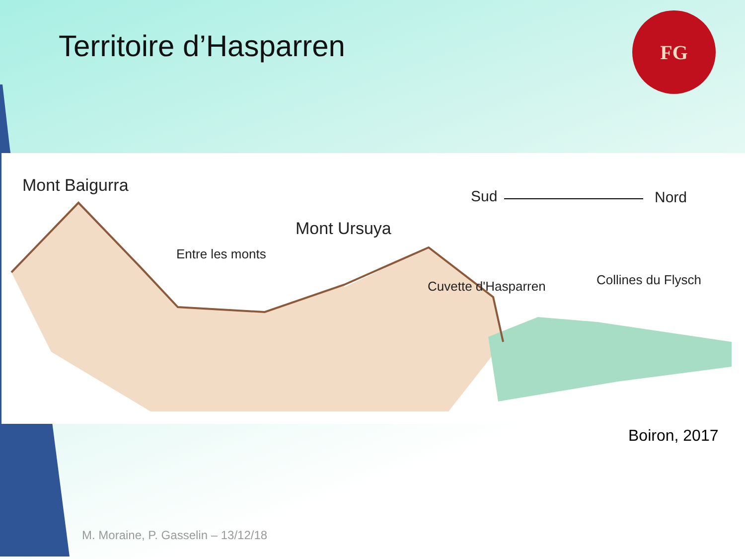Territoire d’Hasparren
FG
Mont Baigurra
Sud Nord
Mont Ursuya
Entre les monts
Cuvette d'Hasparren Collines du Flysch
Boiron, 2017
M. Moraine, P. Gasselin – 13/12/18